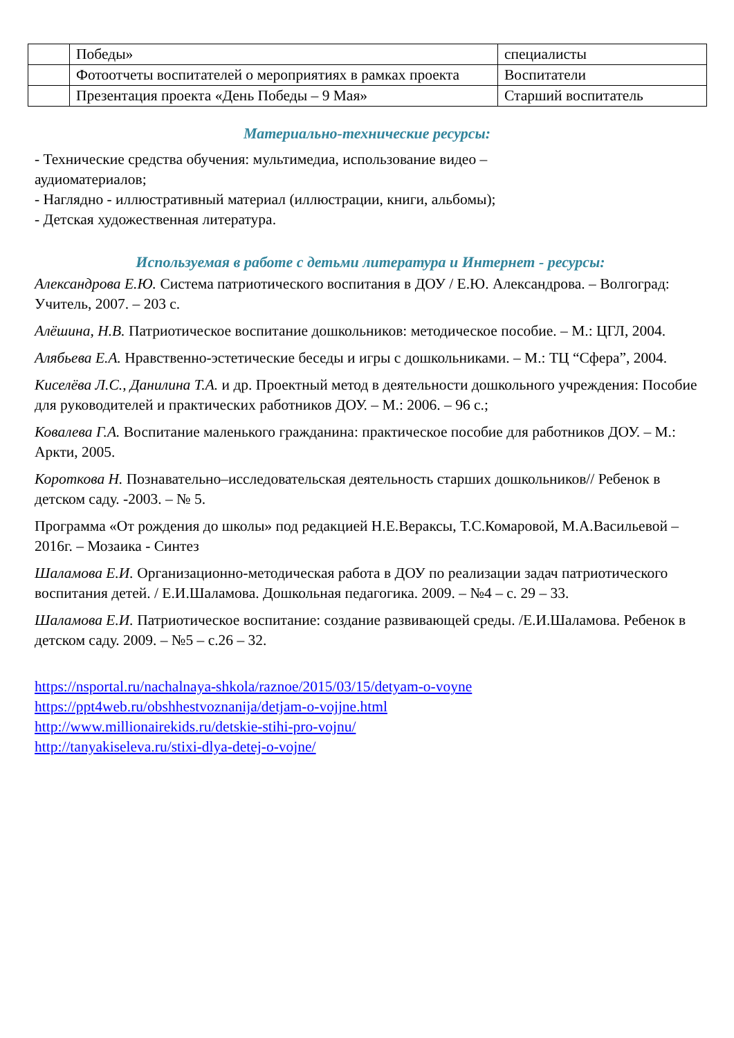| | Победы» | специалисты |
| | Фотоотчеты воспитателей о мероприятиях в рамках проекта | Воспитатели |
| | Презентация проекта «День Победы – 9 Мая» | Старший воспитатель |
Материально-технические ресурсы:
- Технические средства обучения: мультимедиа, использование видео –
аудиоматериалов;
- Наглядно - иллюстративный материал (иллюстрации, книги, альбомы);
- Детская художественная литература.
Используемая в работе с детьми литература и Интернет - ресурсы:
Александрова Е.Ю. Система патриотического воспитания в ДОУ / Е.Ю. Александрова. – Волгоград: Учитель, 2007. – 203 с.
Алёшина, Н.В. Патриотическое воспитание дошкольников: методическое пособие. – М.: ЦГЛ, 2004.
Алябьева Е.А. Нравственно-эстетические беседы и игры с дошкольниками. – М.: ТЦ “Сфера”, 2004.
Киселёва Л.С., Данилина Т.А. и др. Проектный метод в деятельности дошкольного учреждения: Пособие для руководителей и практических работников ДОУ. – М.: 2006. – 96 с.;
Ковалева Г.А. Воспитание маленького гражданина: практическое пособие для работников ДОУ. – М.: Аркти, 2005.
Короткова Н. Познавательно–исследовательская деятельность старших дошкольников// Ребенок в детском саду. -2003. – № 5.
Программа «От рождения до школы» под редакцией Н.Е.Вераксы, Т.С.Комаровой, М.А.Васильевой – 2016г. – Мозаика - Синтез
Шаламова Е.И. Организационно-методическая работа в ДОУ по реализации задач патриотического воспитания детей. / Е.И.Шаламова. Дошкольная педагогика. 2009. – №4 – с. 29 – 33.
Шаламова Е.И. Патриотическое воспитание: создание развивающей среды. /Е.И.Шаламова. Ребенок в детском саду. 2009. – №5 – с.26 – 32.
https://nsportal.ru/nachalnaya-shkola/raznoe/2015/03/15/detyam-o-voyne
https://ppt4web.ru/obshhestvoznanija/detjam-o-vojjne.html
http://www.millionairekids.ru/detskie-stihi-pro-vojnu/
http://tanyakiseleva.ru/stixi-dlya-detej-o-vojne/